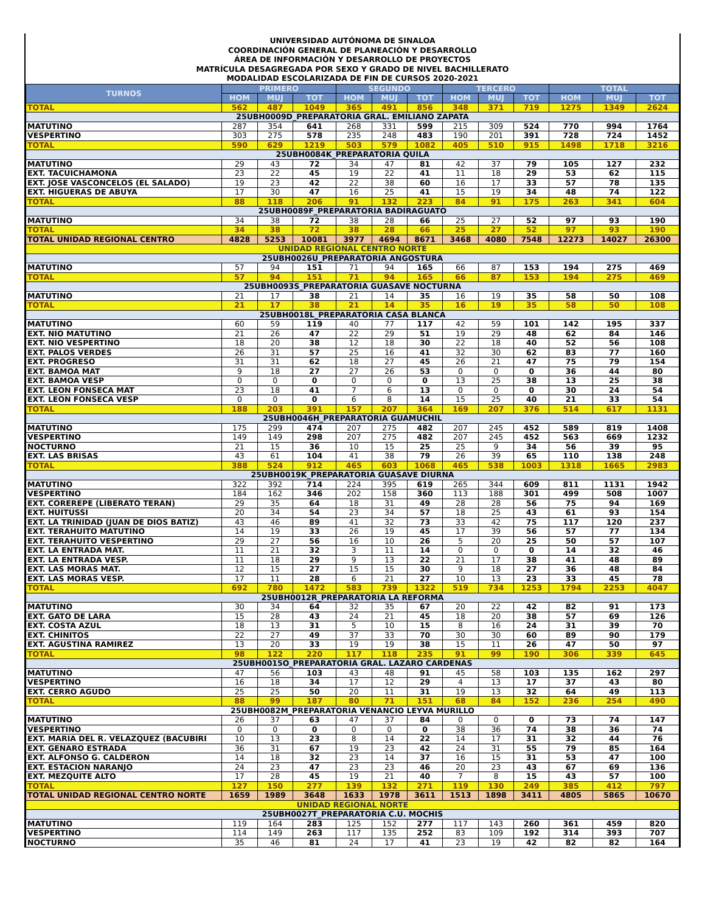UNIVERSIDAD AUTÓNOMA DE SINALOA
COORDINACIÓN GENERAL DE PLANEACIÓN Y DESARROLLO
ÁREA DE INFORMACIÓN Y DESARROLLO DE PROYECTOS
MATRÍCULA DESAGREGADA POR SEXO Y GRADO DE NIVEL BACHILLERATO
MODALIDAD ESCOLARIZADA DE FIN DE CURSOS 2020-2021
| TURNOS | PRIMERO | | | SEGUNDO | | | TERCERO | | | TOTAL | | |
| --- | --- | --- | --- | --- | --- | --- | --- | --- | --- | --- | --- | --- |
| | HOM | MUJ | TOT | HOM | MUJ | TOT | HOM | MUJ | TOT | HOM | MUJ | TOT |
| TOTAL | 562 | 487 | 1049 | 365 | 491 | 856 | 348 | 371 | 719 | 1275 | 1349 | 2624 |
| 25UBH0009D_PREPARATORIA GRAL. EMILIANO ZAPATA | | | | | | | | | | | | |
| MATUTINO | 287 | 354 | 641 | 268 | 331 | 599 | 215 | 309 | 524 | 770 | 994 | 1764 |
| VESPERTINO | 303 | 275 | 578 | 235 | 248 | 483 | 190 | 201 | 391 | 728 | 724 | 1452 |
| TOTAL | 590 | 629 | 1219 | 503 | 579 | 1082 | 405 | 510 | 915 | 1498 | 1718 | 3216 |
| 25UBH0084K_PREPARATORIA QUILA | | | | | | | | | | | | |
| MATUTINO | 29 | 43 | 72 | 34 | 47 | 81 | 42 | 37 | 79 | 105 | 127 | 232 |
| EXT. TACUICHAMONA | 23 | 22 | 45 | 19 | 22 | 41 | 11 | 18 | 29 | 53 | 62 | 115 |
| EXT. JOSE VASCONCELOS (EL SALADO) | 19 | 23 | 42 | 22 | 38 | 60 | 16 | 17 | 33 | 57 | 78 | 135 |
| EXT. HIGUERAS DE ABUYA | 17 | 30 | 47 | 16 | 25 | 41 | 15 | 19 | 34 | 48 | 74 | 122 |
| TOTAL | 88 | 118 | 206 | 91 | 132 | 223 | 84 | 91 | 175 | 263 | 341 | 604 |
| 25UBH0089F_PREPARATORIA BADIRAGUATO | | | | | | | | | | | | |
| MATUTINO | 34 | 38 | 72 | 38 | 28 | 66 | 25 | 27 | 52 | 97 | 93 | 190 |
| TOTAL | 34 | 38 | 72 | 38 | 28 | 66 | 25 | 27 | 52 | 97 | 93 | 190 |
| TOTAL UNIDAD REGIONAL CENTRO | 4828 | 5253 | 10081 | 3977 | 4694 | 8671 | 3468 | 4080 | 7548 | 12273 | 14027 | 26300 |
| UNIDAD REGIONAL CENTRO NORTE | | | | | | | | | | | | |
| 25UBH0026U_PREPARATORIA ANGOSTURA | | | | | | | | | | | | |
| MATUTINO | 57 | 94 | 151 | 71 | 94 | 165 | 66 | 87 | 153 | 194 | 275 | 469 |
| TOTAL | 57 | 94 | 151 | 71 | 94 | 165 | 66 | 87 | 153 | 194 | 275 | 469 |
| 25UBH0093S_PREPARATORIA GUASAVE NOCTURNA | | | | | | | | | | | | |
| MATUTINO | 21 | 17 | 38 | 21 | 14 | 35 | 16 | 19 | 35 | 58 | 50 | 108 |
| TOTAL | 21 | 17 | 38 | 21 | 14 | 35 | 16 | 19 | 35 | 58 | 50 | 108 |
| 25UBH0018L_PREPARATORIA CASA BLANCA | | | | | | | | | | | | |
| MATUTINO | 60 | 59 | 119 | 40 | 77 | 117 | 42 | 59 | 101 | 142 | 195 | 337 |
| EXT. NIO MATUTINO | 21 | 26 | 47 | 22 | 29 | 51 | 19 | 29 | 48 | 62 | 84 | 146 |
| EXT. NIO VESPERTINO | 18 | 20 | 38 | 12 | 18 | 30 | 22 | 18 | 40 | 52 | 56 | 108 |
| EXT. PALOS VERDES | 26 | 31 | 57 | 25 | 16 | 41 | 32 | 30 | 62 | 83 | 77 | 160 |
| EXT. PROGRESO | 31 | 31 | 62 | 18 | 27 | 45 | 26 | 21 | 47 | 75 | 79 | 154 |
| EXT. BAMOA MAT | 9 | 18 | 27 | 27 | 26 | 53 | 0 | 0 | 0 | 36 | 44 | 80 |
| EXT. BAMOA VESP | 0 | 0 | 0 | 0 | 0 | 0 | 13 | 25 | 38 | 13 | 25 | 38 |
| EXT. LEON FONSECA MAT | 23 | 18 | 41 | 7 | 6 | 13 | 0 | 0 | 0 | 30 | 24 | 54 |
| EXT. LEON FONSECA VESP | 0 | 0 | 0 | 6 | 8 | 14 | 15 | 25 | 40 | 21 | 33 | 54 |
| TOTAL | 188 | 203 | 391 | 157 | 207 | 364 | 169 | 207 | 376 | 514 | 617 | 1131 |
| 25UBH0046H_PREPARATORIA GUAMUCHIL | | | | | | | | | | | | |
| MATUTINO | 175 | 299 | 474 | 207 | 275 | 482 | 207 | 245 | 452 | 589 | 819 | 1408 |
| VESPERTINO | 149 | 149 | 298 | 207 | 275 | 482 | 207 | 245 | 452 | 563 | 669 | 1232 |
| NOCTURNO | 21 | 15 | 36 | 10 | 15 | 25 | 25 | 9 | 34 | 56 | 39 | 95 |
| EXT. LAS BRISAS | 43 | 61 | 104 | 41 | 38 | 79 | 26 | 39 | 65 | 110 | 138 | 248 |
| TOTAL | 388 | 524 | 912 | 465 | 603 | 1068 | 465 | 538 | 1003 | 1318 | 1665 | 2983 |
| 25UBH0019K_PREPARATORIA GUASAVE DIURNA | | | | | | | | | | | | |
| MATUTINO | 322 | 392 | 714 | 224 | 395 | 619 | 265 | 344 | 609 | 811 | 1131 | 1942 |
| VESPERTINO | 184 | 162 | 346 | 202 | 158 | 360 | 113 | 188 | 301 | 499 | 508 | 1007 |
| EXT. COREREPE (LIBERATO TERAN) | 29 | 35 | 64 | 18 | 31 | 49 | 28 | 28 | 56 | 75 | 94 | 169 |
| EXT. HUITUSSI | 20 | 34 | 54 | 23 | 34 | 57 | 18 | 25 | 43 | 61 | 93 | 154 |
| EXT. LA TRINIDAD (JUAN DE DIOS BATIZ) | 43 | 46 | 89 | 41 | 32 | 73 | 33 | 42 | 75 | 117 | 120 | 237 |
| EXT. TERAHUITO MATUTINO | 14 | 19 | 33 | 26 | 19 | 45 | 17 | 39 | 56 | 57 | 77 | 134 |
| EXT. TERAHUITO VESPERTINO | 29 | 27 | 56 | 16 | 10 | 26 | 5 | 20 | 25 | 50 | 57 | 107 |
| EXT. LA ENTRADA MAT. | 11 | 21 | 32 | 3 | 11 | 14 | 0 | 0 | 0 | 14 | 32 | 46 |
| EXT. LA ENTRADA VESP. | 11 | 18 | 29 | 9 | 13 | 22 | 21 | 17 | 38 | 41 | 48 | 89 |
| EXT. LAS MORAS MAT. | 12 | 15 | 27 | 15 | 15 | 30 | 9 | 18 | 27 | 36 | 48 | 84 |
| EXT. LAS MORAS VESP. | 17 | 11 | 28 | 6 | 21 | 27 | 10 | 13 | 23 | 33 | 45 | 78 |
| TOTAL | 692 | 780 | 1472 | 583 | 739 | 1322 | 519 | 734 | 1253 | 1794 | 2253 | 4047 |
| 25UBH0012R_PREPARATORIA LA REFORMA | | | | | | | | | | | | |
| MATUTINO | 30 | 34 | 64 | 32 | 35 | 67 | 20 | 22 | 42 | 82 | 91 | 173 |
| EXT. GATO DE LARA | 15 | 28 | 43 | 24 | 21 | 45 | 18 | 20 | 38 | 57 | 69 | 126 |
| EXT. COSTA AZUL | 18 | 13 | 31 | 5 | 10 | 15 | 8 | 16 | 24 | 31 | 39 | 70 |
| EXT. CHINITOS | 22 | 27 | 49 | 37 | 33 | 70 | 30 | 30 | 60 | 89 | 90 | 179 |
| EXT. AGUSTINA RAMIREZ | 13 | 20 | 33 | 19 | 19 | 38 | 15 | 11 | 26 | 47 | 50 | 97 |
| TOTAL | 98 | 122 | 220 | 117 | 118 | 235 | 91 | 99 | 190 | 306 | 339 | 645 |
| 25UBH0015O_PREPARATORIA GRAL. LAZARO CARDENAS | | | | | | | | | | | | |
| MATUTINO | 47 | 56 | 103 | 43 | 48 | 91 | 45 | 58 | 103 | 135 | 162 | 297 |
| VESPERTINO | 16 | 18 | 34 | 17 | 12 | 29 | 4 | 13 | 17 | 37 | 43 | 80 |
| EXT. CERRO AGUDO | 25 | 25 | 50 | 20 | 11 | 31 | 19 | 13 | 32 | 64 | 49 | 113 |
| TOTAL | 88 | 99 | 187 | 80 | 71 | 151 | 68 | 84 | 152 | 236 | 254 | 490 |
| 25UBH0082M_PREPARATORIA VENANCIO LEYVA MURILLO | | | | | | | | | | | | |
| MATUTINO | 26 | 37 | 63 | 47 | 37 | 84 | 0 | 0 | 0 | 73 | 74 | 147 |
| VESPERTINO | 0 | 0 | 0 | 0 | 0 | 0 | 38 | 36 | 74 | 38 | 36 | 74 |
| EXT. MARIA DEL R. VELAZQUEZ (BACUBIRI | 10 | 13 | 23 | 8 | 14 | 22 | 14 | 17 | 31 | 32 | 44 | 76 |
| EXT. GENARO ESTRADA | 36 | 31 | 67 | 19 | 23 | 42 | 24 | 31 | 55 | 79 | 85 | 164 |
| EXT. ALFONSO G. CALDERON | 14 | 18 | 32 | 23 | 14 | 37 | 16 | 15 | 31 | 53 | 47 | 100 |
| EXT. ESTACION NARANJO | 24 | 23 | 47 | 23 | 23 | 46 | 20 | 23 | 43 | 67 | 69 | 136 |
| EXT. MEZQUITE ALTO | 17 | 28 | 45 | 19 | 21 | 40 | 7 | 8 | 15 | 43 | 57 | 100 |
| TOTAL | 127 | 150 | 277 | 139 | 132 | 271 | 119 | 130 | 249 | 385 | 412 | 797 |
| TOTAL UNIDAD REGIONAL CENTRO NORTE | 1659 | 1989 | 3648 | 1633 | 1978 | 3611 | 1513 | 1898 | 3411 | 4805 | 5865 | 10670 |
| UNIDAD REGIONAL NORTE | | | | | | | | | | | | |
| 25UBH0027T_PREPARATORIA C.U. MOCHIS | | | | | | | | | | | | |
| MATUTINO | 119 | 164 | 283 | 125 | 152 | 277 | 117 | 143 | 260 | 361 | 459 | 820 |
| VESPERTINO | 114 | 149 | 263 | 117 | 135 | 252 | 83 | 109 | 192 | 314 | 393 | 707 |
| NOCTURNO | 35 | 46 | 81 | 24 | 17 | 41 | 23 | 19 | 42 | 82 | 82 | 164 |